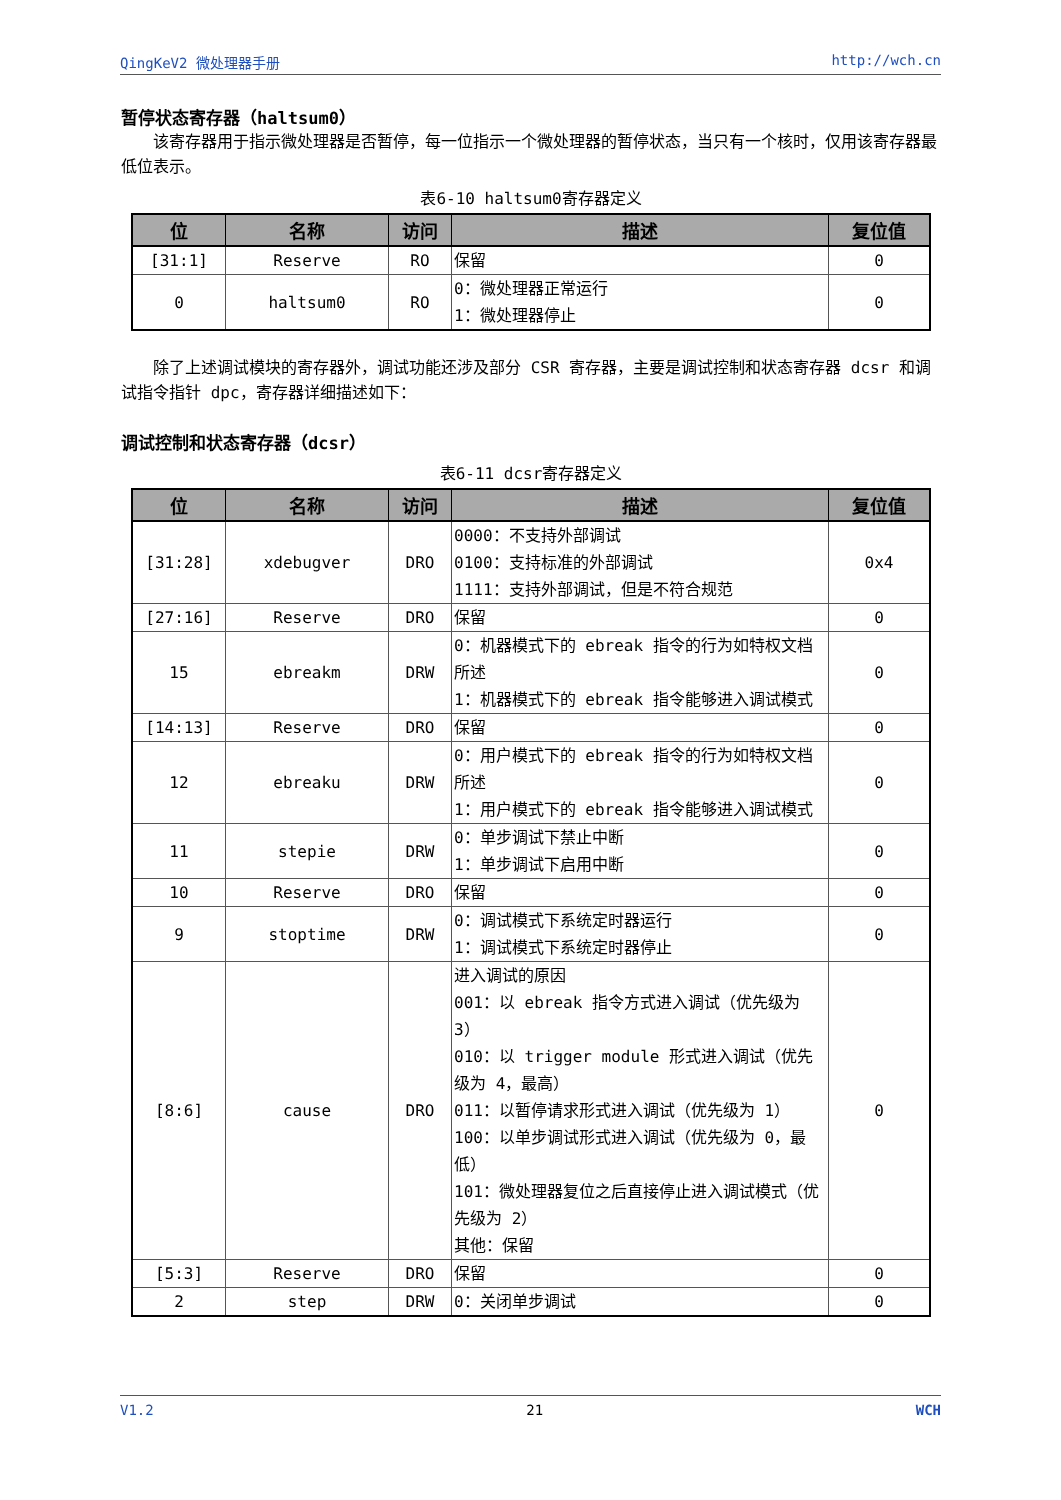QingKeV2 微处理器手册 http://wch.cn
暂停状态寄存器（haltsum0）
该寄存器用于指示微处理器是否暂停，每一位指示一个微处理器的暂停状态，当只有一个核时，仅用该寄存器最低位表示。
表6-10 haltsum0寄存器定义
| 位 | 名称 | 访问 | 描述 | 复位值 |
| --- | --- | --- | --- | --- |
| [31:1] | Reserve | RO | 保留 | 0 |
| 0 | haltsum0 | RO | 0：微处理器正常运行 1：微处理器停止 | 0 |
除了上述调试模块的寄存器外，调试功能还涉及部分 CSR 寄存器，主要是调试控制和状态寄存器 dcsr 和调试指令指针 dpc，寄存器详细描述如下：
调试控制和状态寄存器（dcsr）
表6-11 dcsr寄存器定义
| 位 | 名称 | 访问 | 描述 | 复位值 |
| --- | --- | --- | --- | --- |
| [31:28] | xdebugver | DRO | 0000：不支持外部调试 0100：支持标准的外部调试 1111：支持外部调试，但是不符合规范 | 0x4 |
| [27:16] | Reserve | DRO | 保留 | 0 |
| 15 | ebreakm | DRW | 0：机器模式下的 ebreak 指令的行为如特权文档所述 1：机器模式下的 ebreak 指令能够进入调试模式 | 0 |
| [14:13] | Reserve | DRO | 保留 | 0 |
| 12 | ebreaku | DRW | 0：用户模式下的 ebreak 指令的行为如特权文档所述 1：用户模式下的 ebreak 指令能够进入调试模式 | 0 |
| 11 | stepie | DRW | 0：单步调试下禁止中断 1：单步调试下启用中断 | 0 |
| 10 | Reserve | DRO | 保留 | 0 |
| 9 | stoptime | DRW | 0：调试模式下系统定时器运行 1：调试模式下系统定时器停止 | 0 |
| [8:6] | cause | DRO | 进入调试的原因 001：以 ebreak 指令方式进入调试（优先级为 3） 010：以 trigger module 形式进入调试（优先级为 4，最高） 011：以暂停请求形式进入调试（优先级为 1） 100：以单步调试形式进入调试（优先级为 0，最低） 101：微处理器复位之后直接停止进入调试模式（优先级为 2） 其他：保留 | 0 |
| [5:3] | Reserve | DRO | 保留 | 0 |
| 2 | step | DRW | 0：关闭单步调试 | 0 |
V1.2 21 WCH